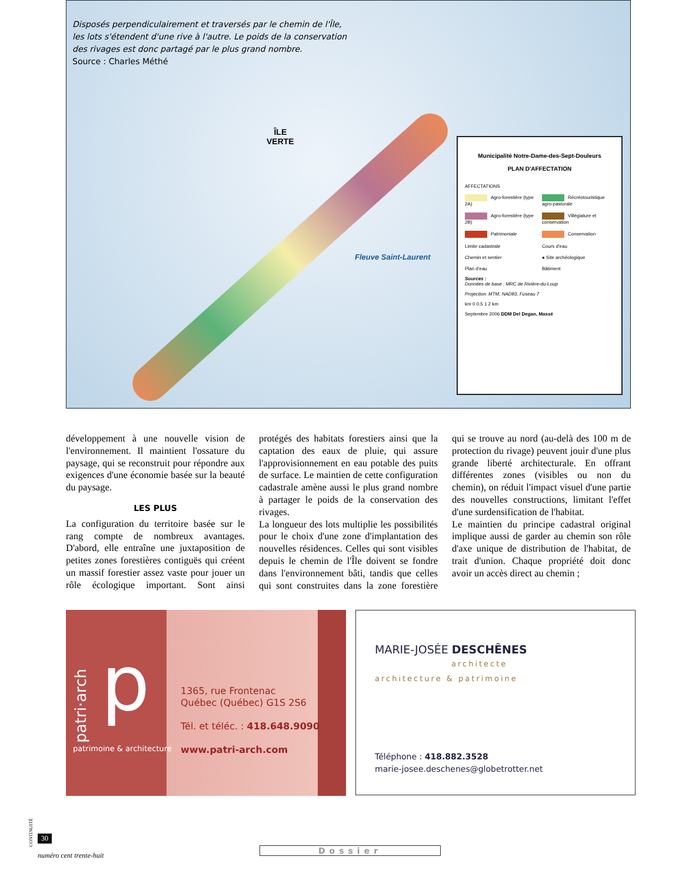Disposés perpendiculairement et traversés par le chemin de l'Île, les lots s'étendent d'une rive à l'autre. Le poids de la conservation des rivages est donc partagé par le plus grand nombre.
Source : Charles Méthé
ÎLE
VERTE
Fleuve Saint-Laurent
Municipalité Notre-Dame-des-Sept-Douleurs
PLAN D'AFFECTATION
AFFECTATIONS
Agro-forestière (type 2A)
Récréotouristique agro-pastorale
Agro-forestière (type 2B)
Villégiature et conservation
Patrimoniale
Conservation
Limite cadastrale
Cours d'eau
Chemin et sentier
● Site archéologique
Plan d'eau
Bâtiment
Sources :
Données de base : MRC de Rivière-du-Loup
Projection: MTM, NAD83, Fuseau 7
km 0 0,5 1 2 km
Septembre 2006 DDM Del Degan, Massé
développement à une nouvelle vision de l'environnement. Il maintient l'ossature du paysage, qui se reconstruit pour répondre aux exigences d'une économie basée sur la beauté du paysage.
LES PLUS
La configuration du territoire basée sur le rang compte de nombreux avantages. D'abord, elle entraîne une juxtaposition de petites zones forestières contiguës qui créent un massif forestier assez vaste pour jouer un rôle écologique important. Sont ainsi protégés des habitats forestiers ainsi que la captation des eaux de pluie, qui assure l'approvisionnement en eau potable des puits de surface. Le maintien de cette configuration cadastrale amène aussi le plus grand nombre à partager le poids de la conservation des rivages.
La longueur des lots multiplie les possibilités pour le choix d'une zone d'implantation des nouvelles résidences. Celles qui sont visibles depuis le chemin de l'Île doivent se fondre dans l'environnement bâti, tandis que celles qui sont construites dans la zone forestière qui se trouve au nord (au-delà des 100 m de protection du rivage) peuvent jouir d'une plus grande liberté architecturale. En offrant différentes zones (visibles ou non du chemin), on réduit l'impact visuel d'une partie des nouvelles constructions, limitant l'effet d'une surdensification de l'habitat.
Le maintien du principe cadastral original implique aussi de garder au chemin son rôle d'axe unique de distribution de l'habitat, de trait d'union. Chaque propriété doit donc avoir un accès direct au chemin ;
patri·arch
p
patrimoine & architecture
1365, rue Frontenac
Québec (Québec) G1S 2S6
Tél. et téléc. : 418.648.9090
www.patri-arch.com
MARIE-JOSÉE DESCHÊNES
architecte
architecture & patrimoine
Téléphone : 418.882.3528
marie-josee.deschenes@globetrotter.net
CONTINUITÉ
30
numéro cent trente-huit
Dossier